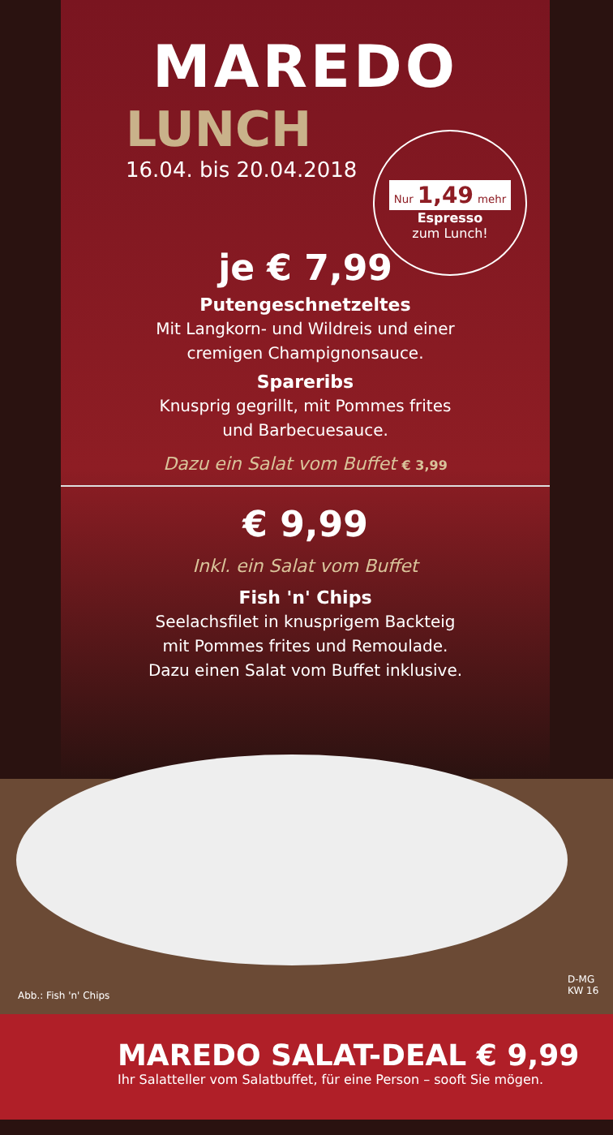MAREDO
LUNCH
16.04. bis 20.04.2018
je € 7,99
Putengeschnetzeltes
Mit Langkorn- und Wildreis und einer
cremigen Champignonsauce.
Spareribs
Knusprig gegrillt, mit Pommes frites
und Barbecuesauce.
Dazu ein Salat vom Buffet € 3,99
€ 9,99
Inkl. ein Salat vom Buffet
Fish 'n' Chips
Seelachsfilet in knusprigem Backteig
mit Pommes frites und Remoulade.
Dazu einen Salat vom Buffet inklusive.
Nur 1,49 mehr
Espresso
zum Lunch!
Abb.: Fish 'n' Chips
D-MG KW 16
MAREDO SALAT-DEAL € 9,99
Ihr Salatteller vom Salatbuffet, für eine Person – sooft Sie mögen.